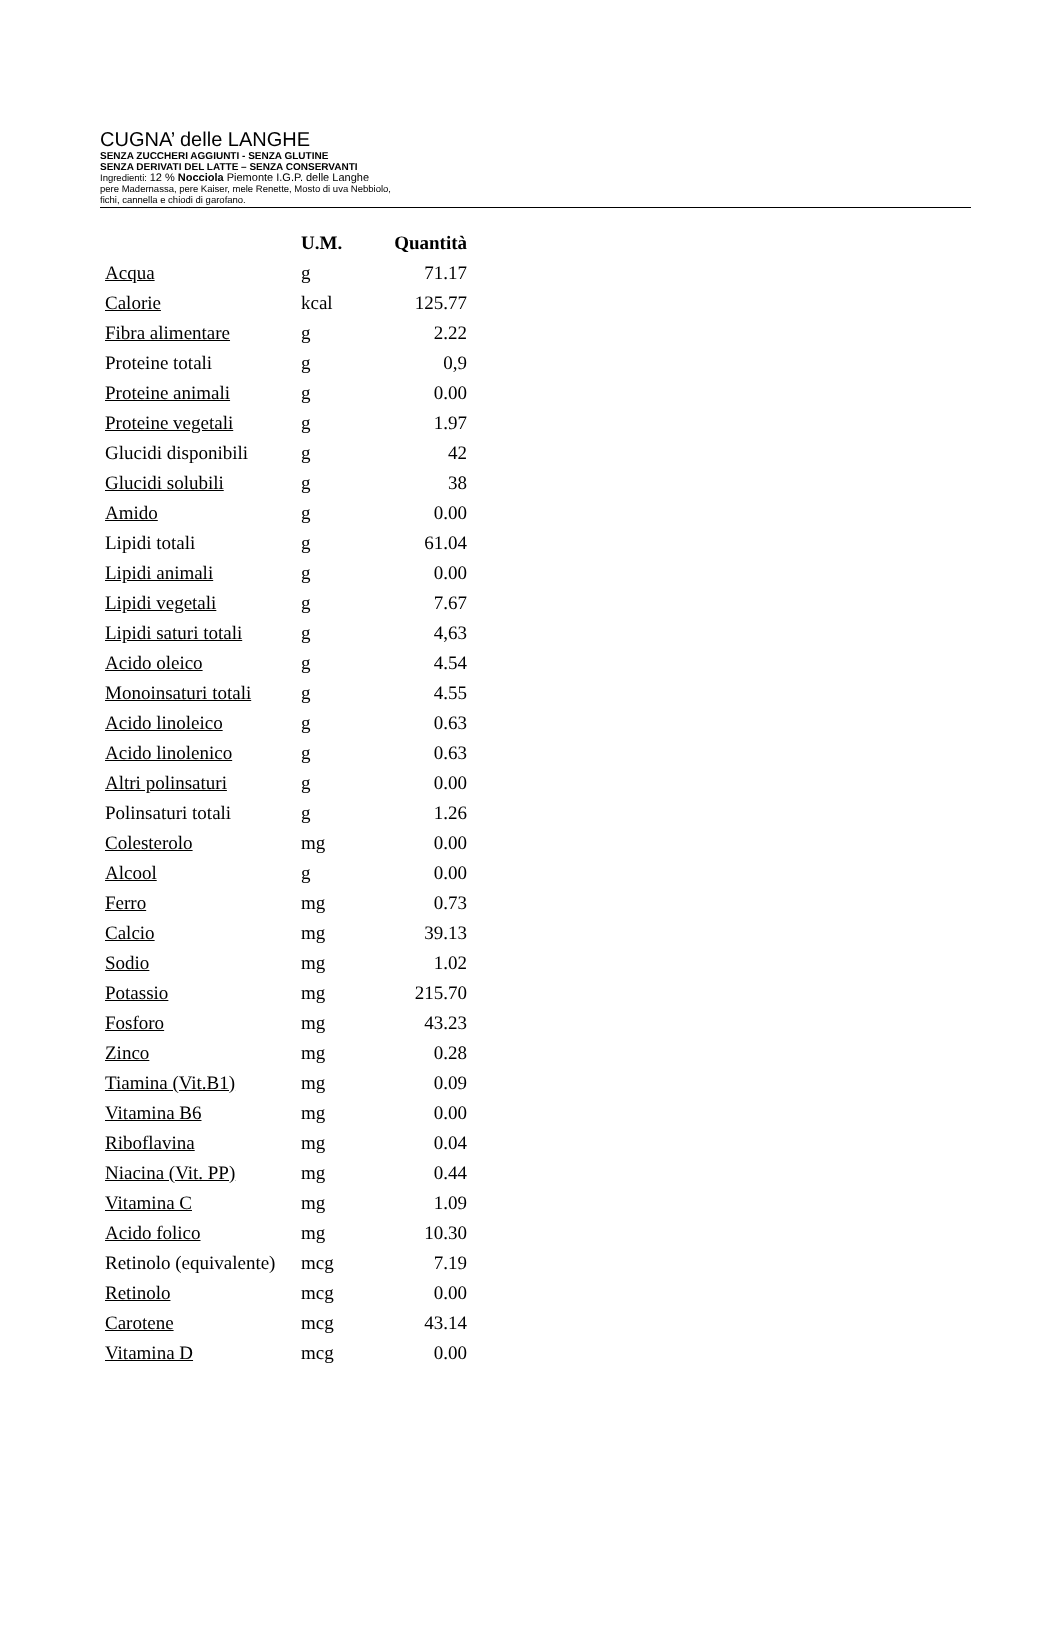CUGNA’ delle LANGHE
SENZA ZUCCHERI AGGIUNTI - SENZA GLUTINE
SENZA DERIVATI DEL LATTE – SENZA CONSERVANTI
Ingredienti: 12 % Nocciola Piemonte I.G.P. delle Langhe
pere Madernassa, pere Kaiser, mele Renette, Mosto di uva Nebbiolo,
fichi, cannella e chiodi di garofano.
| | U.M. | Quantità |
| --- | --- | --- |
| Acqua | g | 71.17 |
| Calorie | kcal | 125.77 |
| Fibra alimentare | g | 2.22 |
| Proteine totali | g | 0,9 |
| Proteine animali | g | 0.00 |
| Proteine vegetali | g | 1.97 |
| Glucidi disponibili | g | 42 |
| Glucidi solubili | g | 38 |
| Amido | g | 0.00 |
| Lipidi totali | g | 61.04 |
| Lipidi animali | g | 0.00 |
| Lipidi vegetali | g | 7.67 |
| Lipidi saturi totali | g | 4,63 |
| Acido oleico | g | 4.54 |
| Monoinsaturi totali | g | 4.55 |
| Acido linoleico | g | 0.63 |
| Acido linolenico | g | 0.63 |
| Altri polinsaturi | g | 0.00 |
| Polinsaturi totali | g | 1.26 |
| Colesterolo | mg | 0.00 |
| Alcool | g | 0.00 |
| Ferro | mg | 0.73 |
| Calcio | mg | 39.13 |
| Sodio | mg | 1.02 |
| Potassio | mg | 215.70 |
| Fosforo | mg | 43.23 |
| Zinco | mg | 0.28 |
| Tiamina (Vit.B1) | mg | 0.09 |
| Vitamina B6 | mg | 0.00 |
| Riboflavina | mg | 0.04 |
| Niacina (Vit. PP) | mg | 0.44 |
| Vitamina C | mg | 1.09 |
| Acido folico | mg | 10.30 |
| Retinolo (equivalente) | mcg | 7.19 |
| Retinolo | mcg | 0.00 |
| Carotene | mcg | 43.14 |
| Vitamina D | mcg | 0.00 |